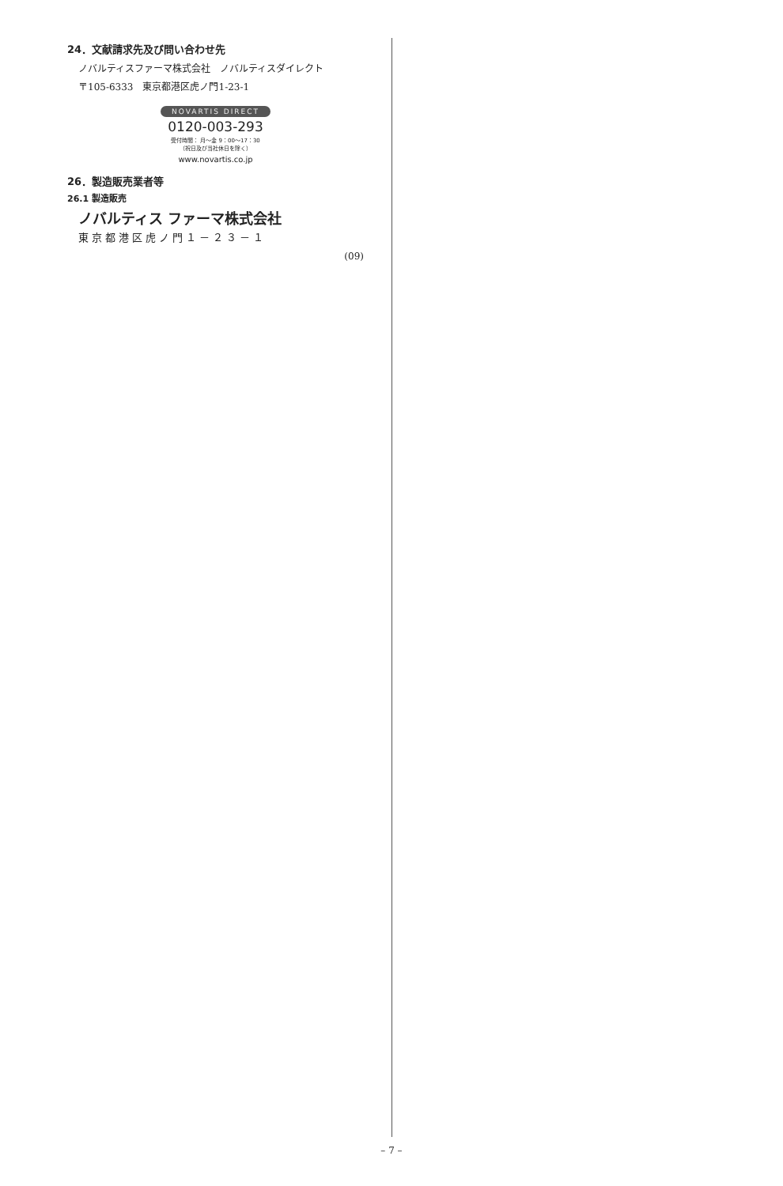24．文献請求先及び問い合わせ先
ノバルティスファーマ株式会社　ノバルティスダイレクト
〒105-6333　東京都港区虎ノ門1-23-1
NOVARTIS DIRECT
0120-003-293
受付時間： 月～金 9：00～17：30
（祝日及び当社休日を除く）
www.novartis.co.jp
26．製造販売業者等
26.1 製造販売
ノバルティス ファーマ株式会社
東京都港区虎ノ門１－２３－１
(09)
– 7 –